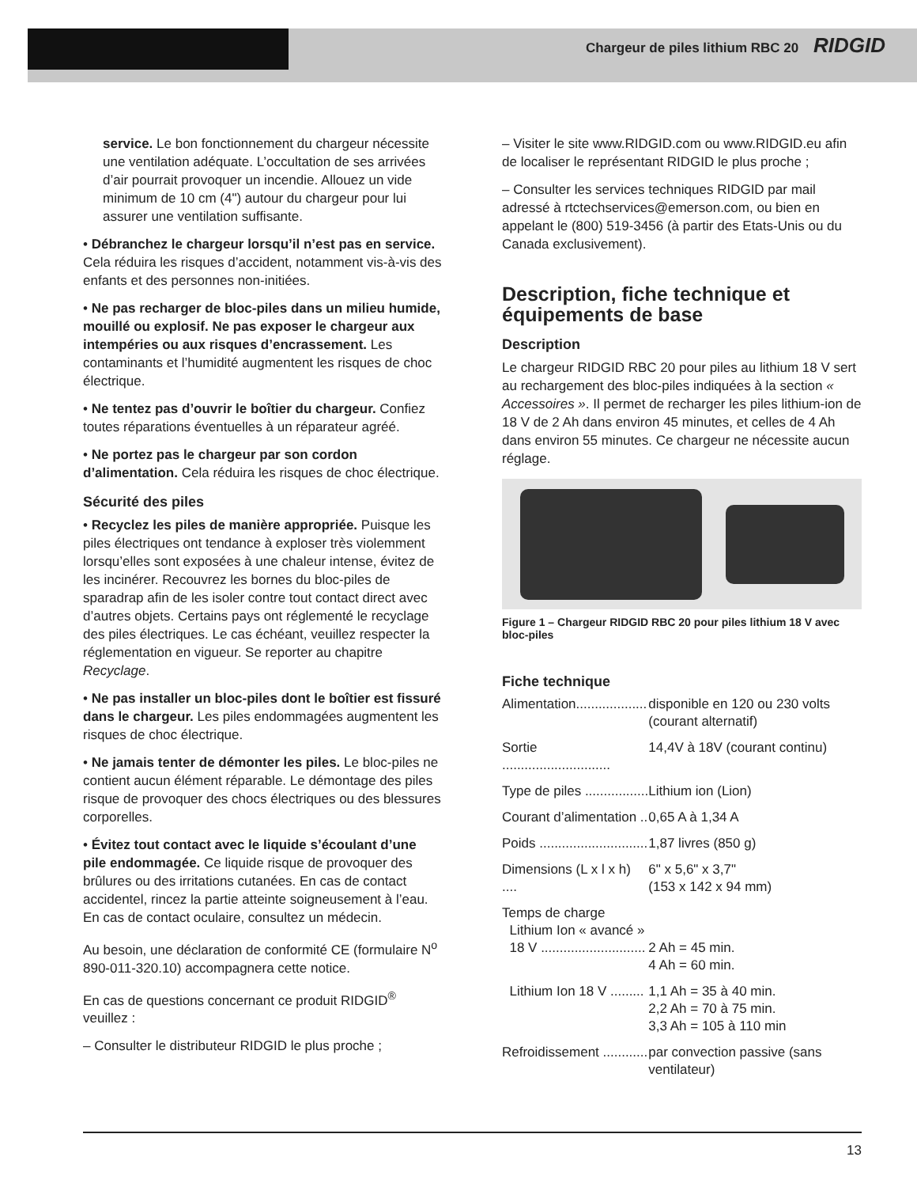Chargeur de piles lithium RBC 20 RIDGID
service. Le bon fonctionnement du chargeur nécessite une ventilation adéquate. L’occultation de ses arrivées d’air pourrait provoquer un incendie. Allouez un vide minimum de 10 cm (4") autour du chargeur pour lui assurer une ventilation suffisante.
• Débranchez le chargeur lorsqu’il n’est pas en service. Cela réduira les risques d’accident, notamment vis-à-vis des enfants et des personnes non-initiées.
• Ne pas recharger de bloc-piles dans un milieu humide, mouillé ou explosif. Ne pas exposer le chargeur aux intempéries ou aux risques d’encrassement. Les contaminants et l’humidité augmentent les risques de choc électrique.
• Ne tentez pas d’ouvrir le boîtier du chargeur. Confiez toutes réparations éventuelles à un réparateur agréé.
• Ne portez pas le chargeur par son cordon d’alimentation. Cela réduira les risques de choc électrique.
Sécurité des piles
• Recyclez les piles de manière appropriée. Puisque les piles électriques ont tendance à exploser très violemment lorsqu’elles sont exposées à une chaleur intense, évitez de les incinérer. Recouvrez les bornes du bloc-piles de sparadrap afin de les isoler contre tout contact direct avec d’autres objets. Certains pays ont réglementé le recyclage des piles électriques. Le cas échéant, veuillez respecter la réglementation en vigueur. Se reporter au chapitre Recyclage.
• Ne pas installer un bloc-piles dont le boîtier est fissuré dans le chargeur. Les piles endommagées augmentent les risques de choc électrique.
• Ne jamais tenter de démonter les piles. Le bloc-piles ne contient aucun élément réparable. Le démontage des piles risque de provoquer des chocs électriques ou des blessures corporelles.
• Évitez tout contact avec le liquide s’écoulant d’une pile endommagée. Ce liquide risque de provoquer des brûlures ou des irritations cutanées. En cas de contact accidentel, rincez la partie atteinte soigneusement à l’eau. En cas de contact oculaire, consultez un médecin.
Au besoin, une déclaration de conformité CE (formulaire N<sup>o</sup> 890-011-320.10) accompagnera cette notice.
En cas de questions concernant ce produit RIDGID<sup>®</sup> veuillez :
– Consulter le distributeur RIDGID le plus proche ;
– Visiter le site www.RIDGID.com ou www.RIDGID.eu afin de localiser le représentant RIDGID le plus proche ;
– Consulter les services techniques RIDGID par mail adressé à rtctechservices@emerson.com, ou bien en appelant le (800) 519-3456 (à partir des Etats-Unis ou du Canada exclusivement).
Description, fiche technique et équipements de base
Description
Le chargeur RIDGID RBC 20 pour piles au lithium 18 V sert au rechargement des bloc-piles indiquées à la section « Accessoires ». Il permet de recharger les piles lithium-ion de 18 V de 2 Ah dans environ 45 minutes, et celles de 4 Ah dans environ 55 minutes. Ce chargeur ne nécessite aucun réglage.
Figure 1 – Chargeur RIDGID RBC 20 pour piles lithium 18 V avec bloc-piles
Fiche technique
| Alimentation................... | disponible en 120 ou 230 volts (courant alternatif) |
| Sortie ............................. | 14,4V à 18V (courant continu) |
| Type de piles ................. | Lithium ion (Lion) |
| Courant d’alimentation .. | 0,65 A à 1,34 A |
| Poids ............................. | 1,87 livres (850 g) |
| Dimensions (L x l x h) .... | 6" x 5,6" x 3,7" (153 x 142 x 94 mm) |
| Temps de charge Lithium Ion « avancé » | |
| 18 V ............................ | 2 Ah = 45 min. 4 Ah = 60 min. |
| Lithium Ion 18 V ......... | 1,1 Ah = 35 à 40 min. 2,2 Ah = 70 à 75 min. 3,3 Ah = 105 à 110 min |
| Refroidissement ............ | par convection passive (sans ventilateur) |
13